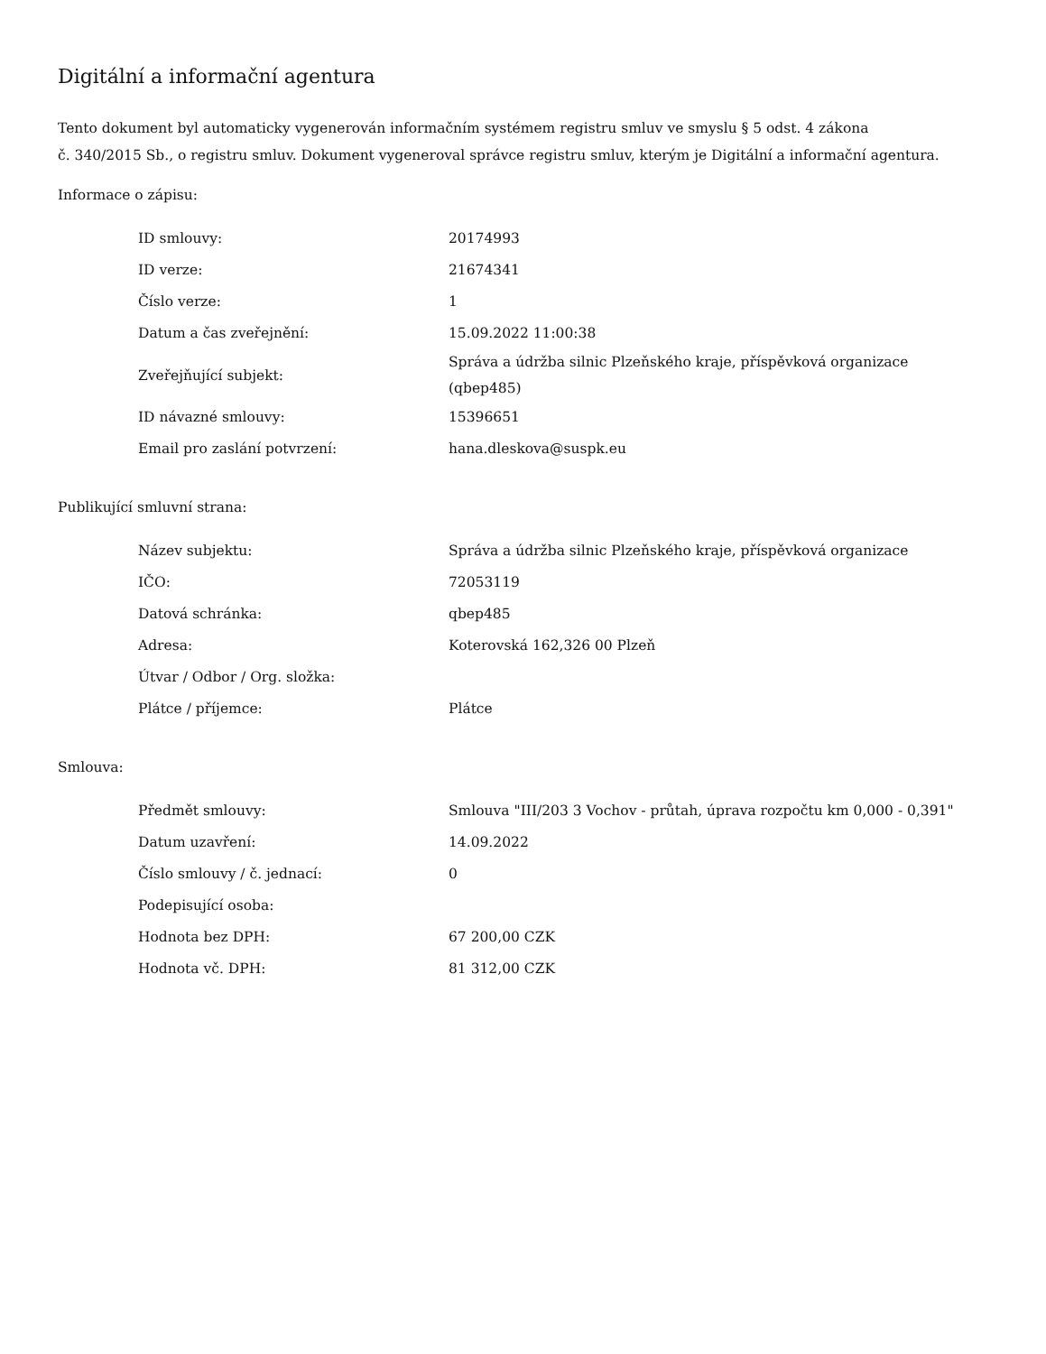Digitální a informační agentura
Tento dokument byl automaticky vygenerován informačním systémem registru smluv ve smyslu § 5 odst. 4 zákona
č. 340/2015 Sb., o registru smluv. Dokument vygeneroval správce registru smluv, kterým je Digitální a informační agentura.
Informace o zápisu:
| ID smlouvy: | 20174993 |
| ID verze: | 21674341 |
| Číslo verze: | 1 |
| Datum a čas zveřejnění: | 15.09.2022 11:00:38 |
| Zveřejňující subjekt: | Správa a údržba silnic Plzeňského kraje, příspěvková organizace (qbep485) |
| ID návazné smlouvy: | 15396651 |
| Email pro zaslání potvrzení: | hana.dleskova@suspk.eu |
Publikující smluvní strana:
| Název subjektu: | Správa a údržba silnic Plzeňského kraje, příspěvková organizace |
| IČO: | 72053119 |
| Datová schránka: | qbep485 |
| Adresa: | Koterovská 162,326 00 Plzeň |
| Útvar / Odbor / Org. složka: | |
| Plátce / příjemce: | Plátce |
Smlouva:
| Předmět smlouvy: | Smlouva "III/203 3 Vochov - průtah, úprava rozpočtu km 0,000 - 0,391" |
| Datum uzavření: | 14.09.2022 |
| Číslo smlouvy / č. jednací: | 0 |
| Podepisující osoba: | |
| Hodnota bez DPH: | 67 200,00 CZK |
| Hodnota vč. DPH: | 81 312,00 CZK |